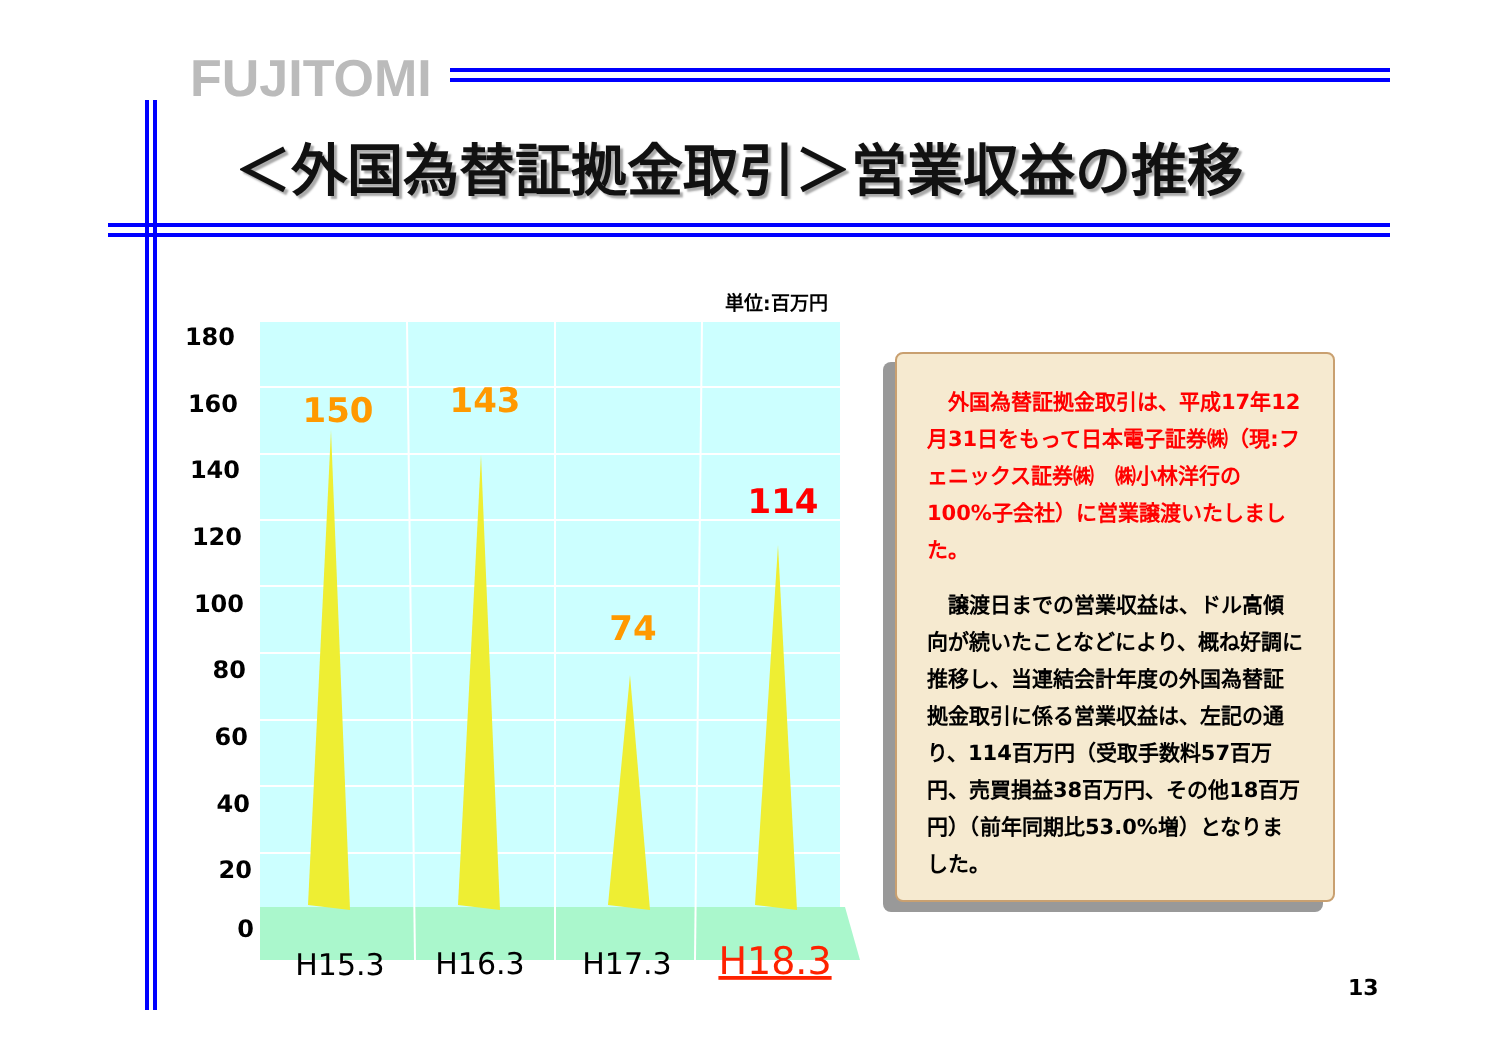FUJITOMI
＜外国為替証拠金取引＞営業収益の推移
単位:百万円
180
160
140
120
100
80
60
40
20
0
150
143
74
114
H15.3
H16.3
H17.3
H18.3
　外国為替証拠金取引は、平成17年12月31日をもって日本電子証券㈱（現:フェニックス証券㈱　㈱小林洋行の100%子会社）に営業譲渡いたしました。
　譲渡日までの営業収益は、ドル高傾向が続いたことなどにより、概ね好調に推移し、当連結会計年度の外国為替証拠金取引に係る営業収益は、左記の通り、114百万円（受取手数料57百万円、売買損益38百万円、その他18百万円）（前年同期比53.0%増）となりました。
13